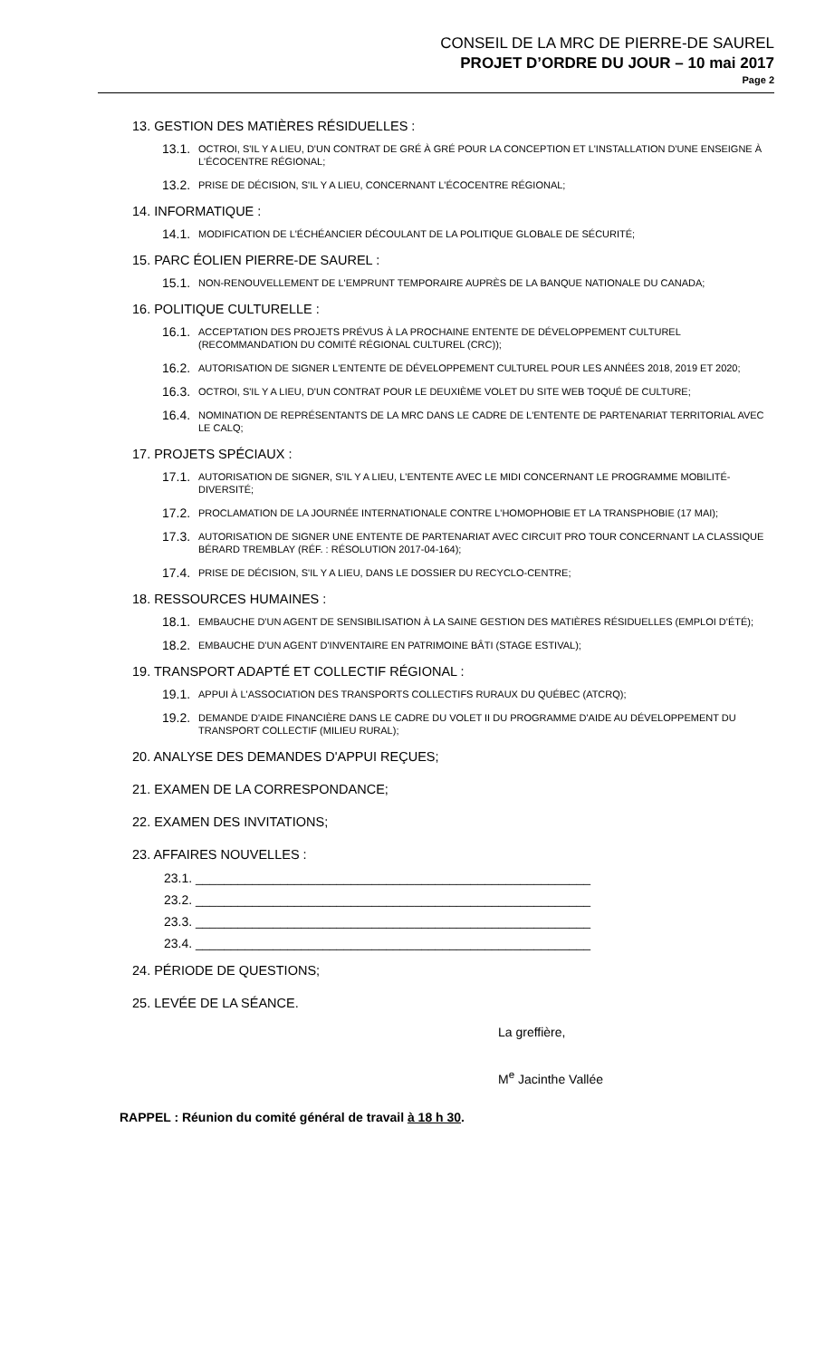CONSEIL DE LA MRC DE PIERRE-DE SAUREL
PROJET D’ORDRE DU JOUR – 10 mai 2017
Page 2
13. GESTION DES MATIÈRES RÉSIDUELLES :
13.1. OCTROI, S'IL Y A LIEU, D'UN CONTRAT DE GRÉ À GRÉ POUR LA CONCEPTION ET L'INSTALLATION D'UNE ENSEIGNE À L'ÉCOCENTRE RÉGIONAL;
13.2. PRISE DE DÉCISION, S'IL Y A LIEU, CONCERNANT L'ÉCOCENTRE RÉGIONAL;
14. INFORMATIQUE :
14.1. MODIFICATION DE L'ÉCHÉANCIER DÉCOULANT DE LA POLITIQUE GLOBALE DE SÉCURITÉ;
15. PARC ÉOLIEN PIERRE-DE SAUREL :
15.1. NON-RENOUVELLEMENT DE L'EMPRUNT TEMPORAIRE AUPRÈS DE LA BANQUE NATIONALE DU CANADA;
16. POLITIQUE CULTURELLE :
16.1. ACCEPTATION DES PROJETS PRÉVUS À LA PROCHAINE ENTENTE DE DÉVELOPPEMENT CULTUREL (RECOMMANDATION DU COMITÉ RÉGIONAL CULTUREL (CRC));
16.2. AUTORISATION DE SIGNER L'ENTENTE DE DÉVELOPPEMENT CULTUREL POUR LES ANNÉES 2018, 2019 ET 2020;
16.3. OCTROI, S'IL Y A LIEU, D'UN CONTRAT POUR LE DEUXIÈME VOLET DU SITE WEB TOQUÉ DE CULTURE;
16.4. NOMINATION DE REPRÉSENTANTS DE LA MRC DANS LE CADRE DE L'ENTENTE DE PARTENARIAT TERRITORIAL AVEC LE CALQ;
17. PROJETS SPÉCIAUX :
17.1. AUTORISATION DE SIGNER, S'IL Y A LIEU, L'ENTENTE AVEC LE MIDI CONCERNANT LE PROGRAMME MOBILITÉ-DIVERSITÉ;
17.2. PROCLAMATION DE LA JOURNÉE INTERNATIONALE CONTRE L'HOMOPHOBIE ET LA TRANSPHOBIE (17 MAI);
17.3. AUTORISATION DE SIGNER UNE ENTENTE DE PARTENARIAT AVEC CIRCUIT PRO TOUR CONCERNANT LA CLASSIQUE BÉRARD TREMBLAY (RÉF. : RÉSOLUTION 2017-04-164);
17.4. PRISE DE DÉCISION, S'IL Y A LIEU, DANS LE DOSSIER DU RECYCLO-CENTRE;
18. RESSOURCES HUMAINES :
18.1. EMBAUCHE D'UN AGENT DE SENSIBILISATION À LA SAINE GESTION DES MATIÈRES RÉSIDUELLES (EMPLOI D'ÉTÉ);
18.2. EMBAUCHE D'UN AGENT D'INVENTAIRE EN PATRIMOINE BÂTI (STAGE ESTIVAL);
19. TRANSPORT ADAPTÉ ET COLLECTIF RÉGIONAL :
19.1. APPUI À L'ASSOCIATION DES TRANSPORTS COLLECTIFS RURAUX DU QUÉBEC (ATCRQ);
19.2. DEMANDE D'AIDE FINANCIÈRE DANS LE CADRE DU VOLET II DU PROGRAMME D'AIDE AU DÉVELOPPEMENT DU TRANSPORT COLLECTIF (MILIEU RURAL);
20. ANALYSE DES DEMANDES D'APPUI REÇUES;
21. EXAMEN DE LA CORRESPONDANCE;
22. EXAMEN DES INVITATIONS;
23. AFFAIRES NOUVELLES :
23.1. ________________________________________________________
23.2. ________________________________________________________
23.3. ________________________________________________________
23.4. ________________________________________________________
24. PÉRIODE DE QUESTIONS;
25. LEVÉE DE LA SÉANCE.
La greffière,
M<sup>e</sup> Jacinthe Vallée
RAPPEL : Réunion du comité général de travail à 18 h 30.